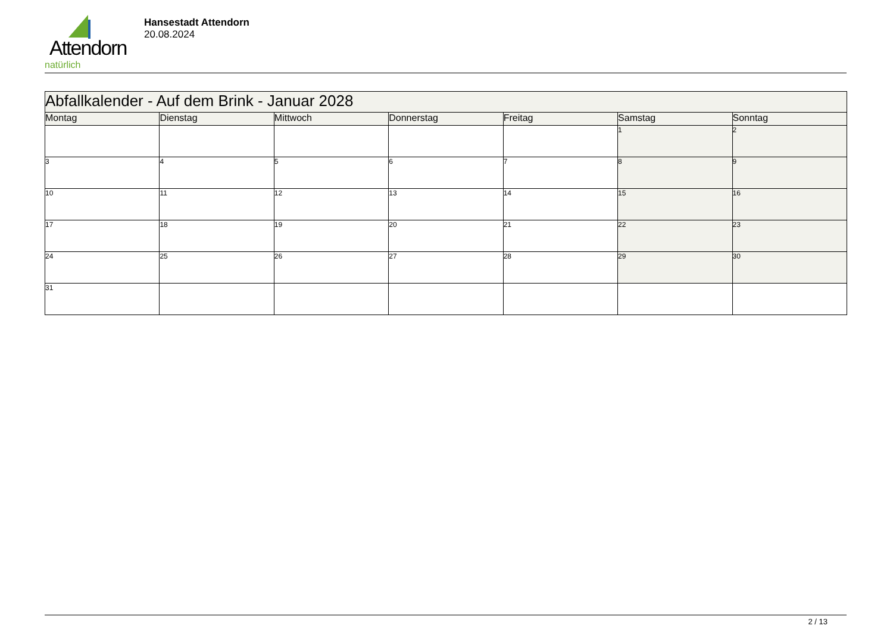Attendorn
natürlich
Hansestadt Attendorn
20.08.2024
| Abfallkalender - Auf dem Brink - Januar 2028 | | | | | | |
| Montag | Dienstag | Mittwoch | Donnerstag | Freitag | Samstag | Sonntag |
| | | | | | 1 | 2 |
| 3 | 4 | 5 | 6 | 7 | 8 | 9 |
| 10 | 11 | 12 | 13 | 14 | 15 | 16 |
| 17 | 18 | 19 | 20 | 21 | 22 | 23 |
| 24 | 25 | 26 | 27 | 28 | 29 | 30 |
| 31 | | | | | | |
2 / 13